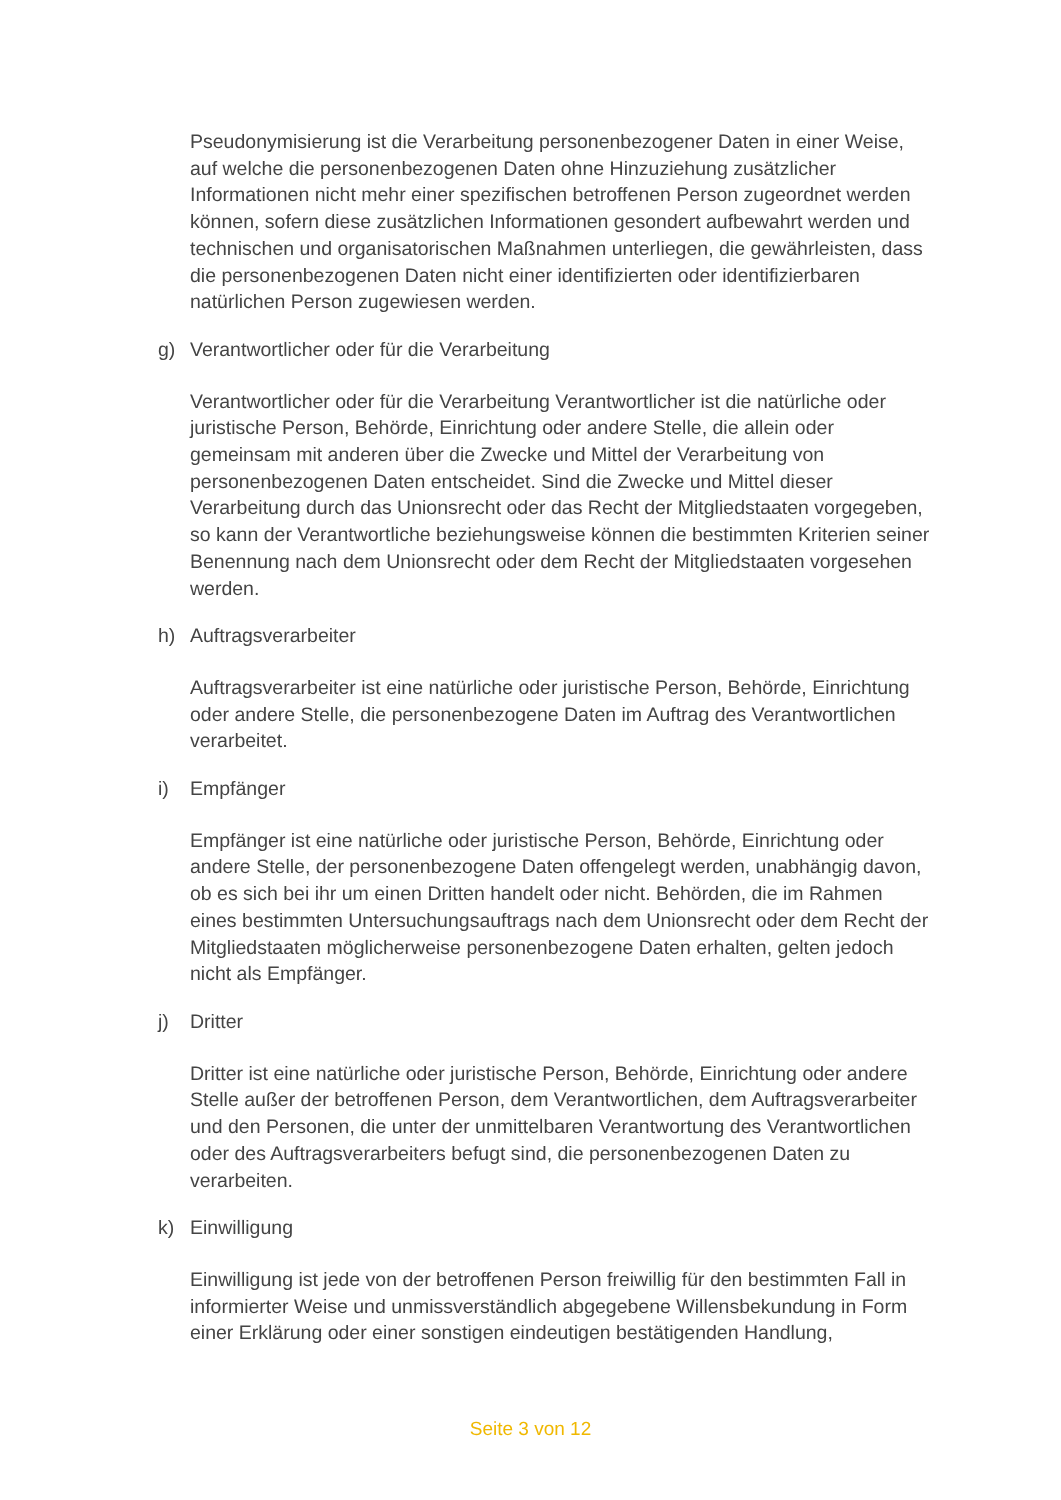Pseudonymisierung ist die Verarbeitung personenbezogener Daten in einer Weise, auf welche die personenbezogenen Daten ohne Hinzuziehung zusätzlicher Informationen nicht mehr einer spezifischen betroffenen Person zugeordnet werden können, sofern diese zusätzlichen Informationen gesondert aufbewahrt werden und technischen und organisatorischen Maßnahmen unterliegen, die gewährleisten, dass die personenbezogenen Daten nicht einer identifizierten oder identifizierbaren natürlichen Person zugewiesen werden.
g) Verantwortlicher oder für die Verarbeitung
Verantwortlicher oder für die Verarbeitung Verantwortlicher ist die natürliche oder juristische Person, Behörde, Einrichtung oder andere Stelle, die allein oder gemeinsam mit anderen über die Zwecke und Mittel der Verarbeitung von personenbezogenen Daten entscheidet. Sind die Zwecke und Mittel dieser Verarbeitung durch das Unionsrecht oder das Recht der Mitgliedstaaten vorgegeben, so kann der Verantwortliche beziehungsweise können die bestimmten Kriterien seiner Benennung nach dem Unionsrecht oder dem Recht der Mitgliedstaaten vorgesehen werden.
h) Auftragsverarbeiter
Auftragsverarbeiter ist eine natürliche oder juristische Person, Behörde, Einrichtung oder andere Stelle, die personenbezogene Daten im Auftrag des Verantwortlichen verarbeitet.
i) Empfänger
Empfänger ist eine natürliche oder juristische Person, Behörde, Einrichtung oder andere Stelle, der personenbezogene Daten offengelegt werden, unabhängig davon, ob es sich bei ihr um einen Dritten handelt oder nicht. Behörden, die im Rahmen eines bestimmten Untersuchungsauftrags nach dem Unionsrecht oder dem Recht der Mitgliedstaaten möglicherweise personenbezogene Daten erhalten, gelten jedoch nicht als Empfänger.
j) Dritter
Dritter ist eine natürliche oder juristische Person, Behörde, Einrichtung oder andere Stelle außer der betroffenen Person, dem Verantwortlichen, dem Auftragsverarbeiter und den Personen, die unter der unmittelbaren Verantwortung des Verantwortlichen oder des Auftragsverarbeiters befugt sind, die personenbezogenen Daten zu verarbeiten.
k) Einwilligung
Einwilligung ist jede von der betroffenen Person freiwillig für den bestimmten Fall in informierter Weise und unmissverständlich abgegebene Willensbekundung in Form einer Erklärung oder einer sonstigen eindeutigen bestätigenden Handlung,
Seite 3 von 12